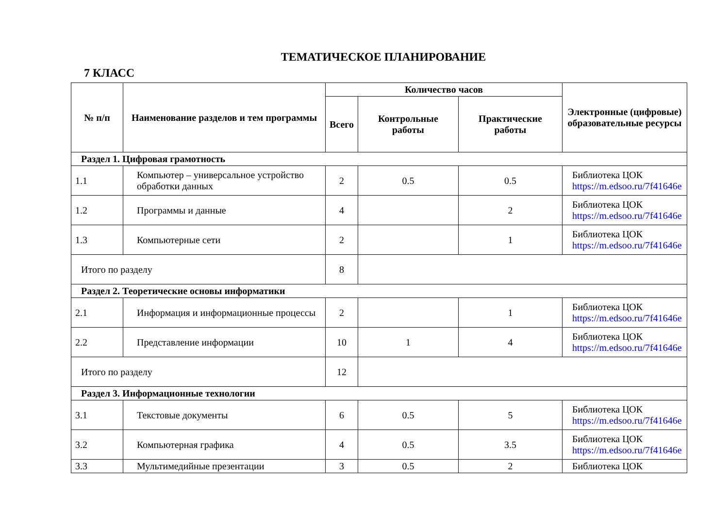ТЕМАТИЧЕСКОЕ ПЛАНИРОВАНИЕ
7 КЛАСС
| № п/п | Наименование разделов и тем программы | Количество часов | | | Электронные (цифровые) образовательные ресурсы |
| --- | --- | --- | --- | --- | --- |
| | | Всего | Контрольные работы | Практические работы | |
| Раздел 1. Цифровая грамотность | | | | | |
| 1.1 | Компьютер – универсальное устройство обработки данных | 2 | 0.5 | 0.5 | Библиотека ЦОК https://m.edsoo.ru/7f41646e |
| 1.2 | Программы и данные | 4 | | 2 | Библиотека ЦОК https://m.edsoo.ru/7f41646e |
| 1.3 | Компьютерные сети | 2 | | 1 | Библиотека ЦОК https://m.edsoo.ru/7f41646e |
| Итого по разделу | | 8 | | | |
| Раздел 2. Теоретические основы информатики | | | | | |
| 2.1 | Информация и информационные процессы | 2 | | 1 | Библиотека ЦОК https://m.edsoo.ru/7f41646e |
| 2.2 | Представление информации | 10 | 1 | 4 | Библиотека ЦОК https://m.edsoo.ru/7f41646e |
| Итого по разделу | | 12 | | | |
| Раздел 3. Информационные технологии | | | | | |
| 3.1 | Текстовые документы | 6 | 0.5 | 5 | Библиотека ЦОК https://m.edsoo.ru/7f41646e |
| 3.2 | Компьютерная графика | 4 | 0.5 | 3.5 | Библиотека ЦОК https://m.edsoo.ru/7f41646e |
| 3.3 | Мультимедийные презентации | 3 | 0.5 | 2 | Библиотека ЦОК |